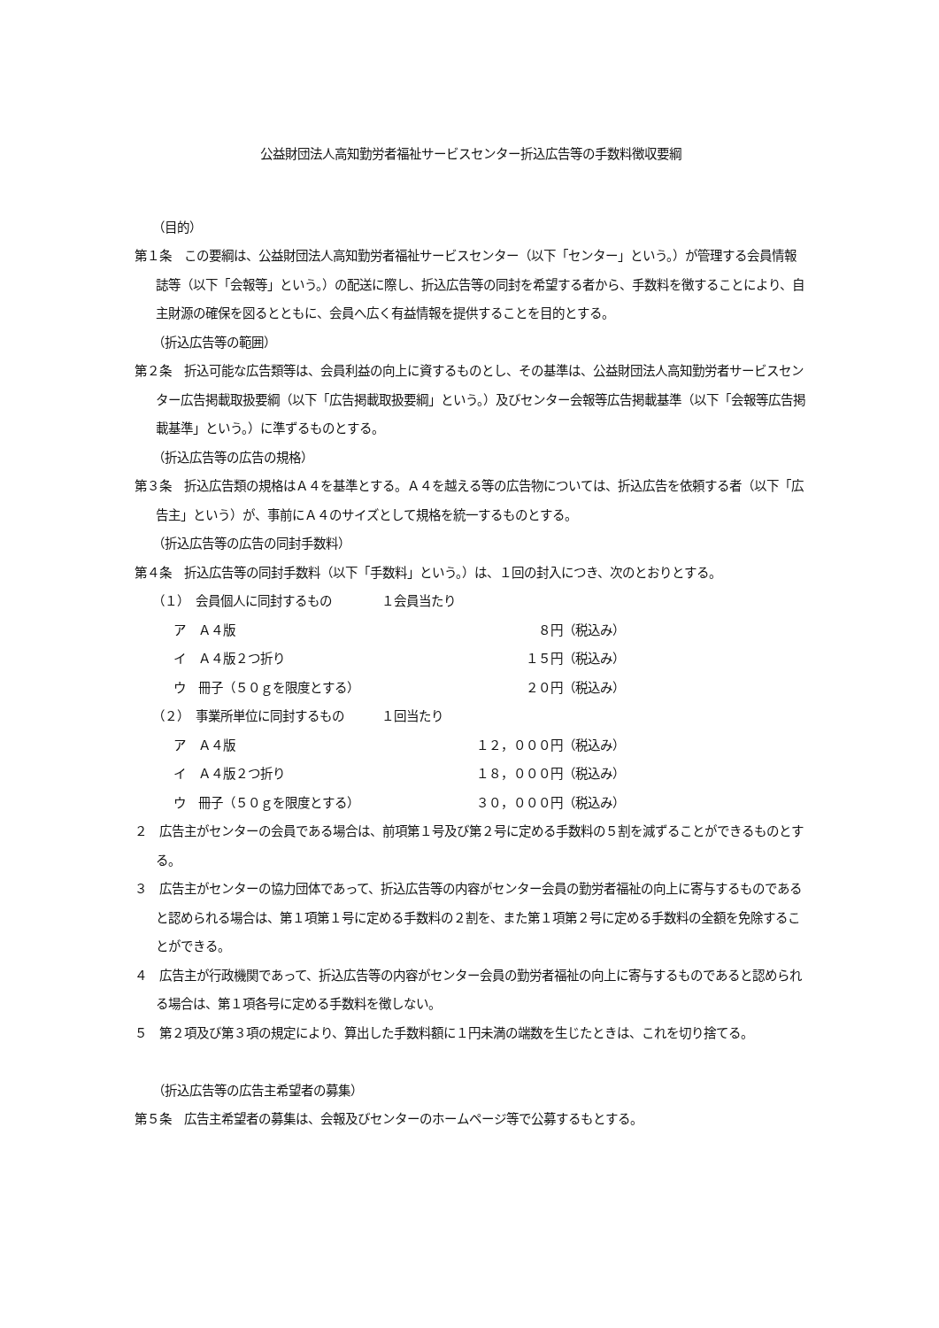公益財団法人高知勤労者福祉サービスセンター折込広告等の手数料徴収要綱
（目的）
第１条　この要綱は、公益財団法人高知勤労者福祉サービスセンター（以下「センター」という。）が管理する会員情報誌等（以下「会報等」という。）の配送に際し、折込広告等の同封を希望する者から、手数料を徴することにより、自主財源の確保を図るとともに、会員へ広く有益情報を提供することを目的とする。
（折込広告等の範囲）
第２条　折込可能な広告類等は、会員利益の向上に資するものとし、その基準は、公益財団法人高知勤労者サービスセンター広告掲載取扱要綱（以下「広告掲載取扱要綱」という。）及びセンター会報等広告掲載基準（以下「会報等広告掲載基準」という。）に準ずるものとする。
（折込広告等の広告の規格）
第３条　折込広告類の規格はＡ４を基準とする。Ａ４を越える等の広告物については、折込広告を依頼する者（以下「広告主」という）が、事前にＡ４のサイズとして規格を統一するものとする。
（折込広告等の広告の同封手数料）
第４条　折込広告等の同封手数料（以下「手数料」という。）は、１回の封入につき、次のとおりとする。
（１）　会員個人に同封するもの　　　　１会員当たり
ア　Ａ４版 ８円（税込み）
イ　Ａ４版２つ折り １５円（税込み）
ウ　冊子（５０ｇを限度とする） ２０円（税込み）
（２）　事業所単位に同封するもの　　　１回当たり
ア　Ａ４版 １２，０００円（税込み）
イ　Ａ４版２つ折り １８，０００円（税込み）
ウ　冊子（５０ｇを限度とする） ３０，０００円（税込み）
２　広告主がセンターの会員である場合は、前項第１号及び第２号に定める手数料の５割を減ずることができるものとする。
３　広告主がセンターの協力団体であって、折込広告等の内容がセンター会員の勤労者福祉の向上に寄与するものであると認められる場合は、第１項第１号に定める手数料の２割を、また第１項第２号に定める手数料の全額を免除することができる。
４　広告主が行政機関であって、折込広告等の内容がセンター会員の勤労者福祉の向上に寄与するものであると認められる場合は、第１項各号に定める手数料を徴しない。
５　第２項及び第３項の規定により、算出した手数料額に１円未満の端数を生じたときは、これを切り捨てる。
（折込広告等の広告主希望者の募集）
第５条　広告主希望者の募集は、会報及びセンターのホームページ等で公募するもとする。